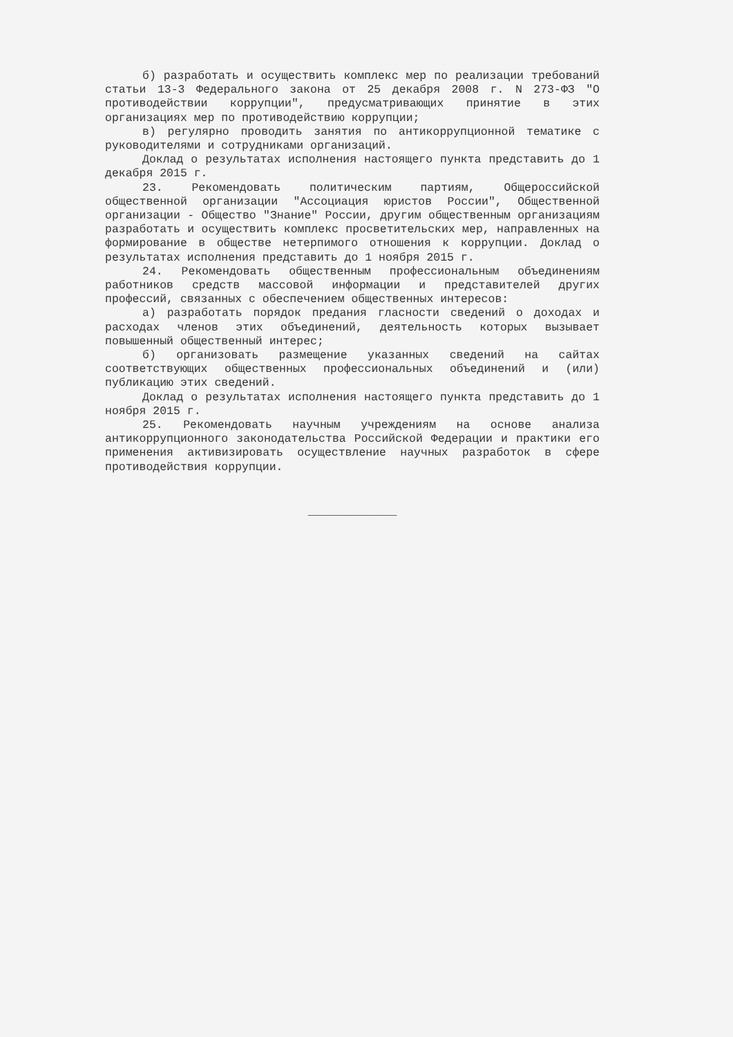б) разработать и осуществить комплекс мер по реализации требований статьи 13-3 Федерального закона от 25 декабря 2008 г. N 273-ФЗ "О противодействии коррупции", предусматривающих принятие в этих организациях мер по противодействию коррупции;
в) регулярно проводить занятия по антикоррупционной тематике с руководителями и сотрудниками организаций.
Доклад о результатах исполнения настоящего пункта представить до 1 декабря 2015 г.
23. Рекомендовать политическим партиям, Общероссийской общественной организации "Ассоциация юристов России", Общественной организации - Общество "Знание" России, другим общественным организациям разработать и осуществить комплекс просветительских мер, направленных на формирование в обществе нетерпимого отношения к коррупции. Доклад о результатах исполнения представить до 1 ноября 2015 г.
24. Рекомендовать общественным профессиональным объединениям работников средств массовой информации и представителей других профессий, связанных с обеспечением общественных интересов:
а) разработать порядок предания гласности сведений о доходах и расходах членов этих объединений, деятельность которых вызывает повышенный общественный интерес;
б) организовать размещение указанных сведений на сайтах соответствующих общественных профессиональных объединений и (или) публикацию этих сведений.
Доклад о результатах исполнения настоящего пункта представить до 1 ноября 2015 г.
25. Рекомендовать научным учреждениям на основе анализа антикоррупционного законодательства Российской Федерации и практики его применения активизировать осуществление научных разработок в сфере противодействия коррупции.
_____________